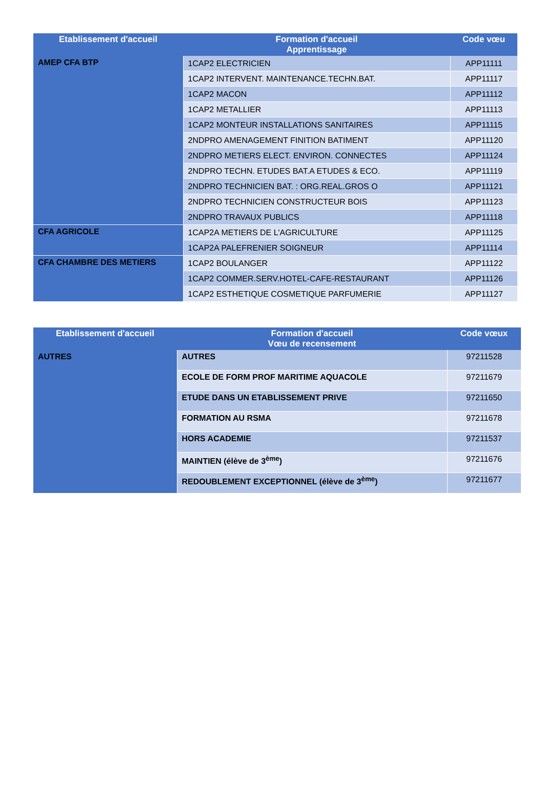| Etablissement d'accueil | Formation d'accueil Apprentissage | Code vœu |
| --- | --- | --- |
| AMEP CFA BTP | 1CAP2 ELECTRICIEN | APP11111 |
| | 1CAP2 INTERVENT. MAINTENANCE.TECHN.BAT. | APP11117 |
| | 1CAP2 MACON | APP11112 |
| | 1CAP2 METALLIER | APP11113 |
| | 1CAP2 MONTEUR INSTALLATIONS SANITAIRES | APP11115 |
| | 2NDPRO AMENAGEMENT FINITION BATIMENT | APP11120 |
| | 2NDPRO METIERS ELECT. ENVIRON. CONNECTES | APP11124 |
| | 2NDPRO TECHN. ETUDES BAT.A ETUDES & ECO. | APP11119 |
| | 2NDPRO TECHNICIEN BAT. : ORG.REAL.GROS O | APP11121 |
| | 2NDPRO TECHNICIEN CONSTRUCTEUR BOIS | APP11123 |
| | 2NDPRO TRAVAUX PUBLICS | APP11118 |
| CFA AGRICOLE | 1CAP2A METIERS DE L'AGRICULTURE | APP11125 |
| | 1CAP2A PALEFRENIER SOIGNEUR | APP11114 |
| CFA CHAMBRE DES METIERS | 1CAP2 BOULANGER | APP11122 |
| | 1CAP2 COMMER.SERV.HOTEL-CAFE-RESTAURANT | APP11126 |
| | 1CAP2 ESTHETIQUE COSMETIQUE PARFUMERIE | APP11127 |
| Etablissement d'accueil | Formation d'accueil Vœu de recensement | Code vœux |
| --- | --- | --- |
| AUTRES | AUTRES | 97211528 |
| | ECOLE DE FORM PROF MARITIME AQUACOLE | 97211679 |
| | ETUDE DANS UN ETABLISSEMENT PRIVE | 97211650 |
| | FORMATION AU RSMA | 97211678 |
| | HORS ACADEMIE | 97211537 |
| | MAINTIEN (élève de 3<sup>ème</sup>) | 97211676 |
| | REDOUBLEMENT EXCEPTIONNEL (élève de 3<sup>ème</sup>) | 97211677 |